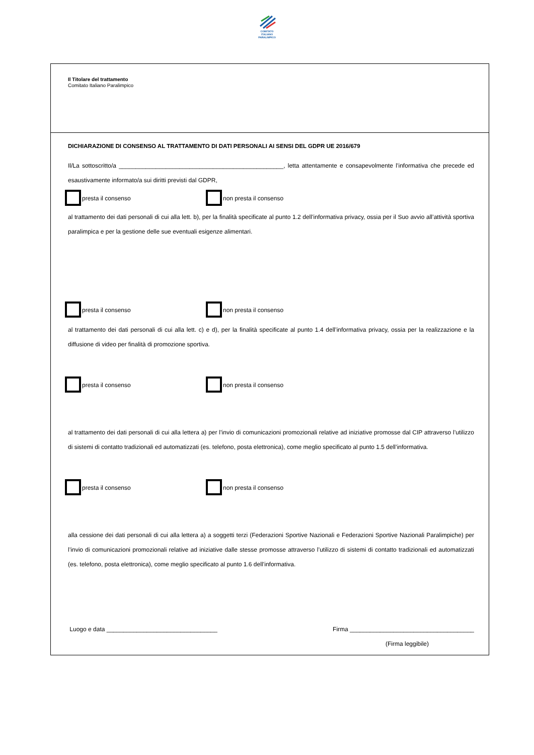COMITATO
ITALIANO
PARALIMPICO
Il Titolare del trattamento
Comitato Italiano Paralimpico
DICHIARAZIONE DI CONSENSO AL TRATTAMENTO DI DATI PERSONALI AI SENSI DEL GDPR UE 2016/679
Il/La sottoscritto/a _________________________________________________, letta attentamente e consapevolmente l’informativa che precede ed esaustivamente informato/a sui diritti previsti dal GDPR,
presta il consenso non presta il consenso
al trattamento dei dati personali di cui alla lett. b), per la finalità specificate al punto 1.2 dell’informativa privacy, ossia per il Suo avvio all’attività sportiva paralimpica e per la gestione delle sue eventuali esigenze alimentari.
presta il consenso non presta il consenso
al trattamento dei dati personali di cui alla lett. c) e d), per la finalità specificate al punto 1.4 dell’informativa privacy, ossia per la realizzazione e la diffusione di video per finalità di promozione sportiva.
presta il consenso non presta il consenso
al trattamento dei dati personali di cui alla lettera a) per l’invio di comunicazioni promozionali relative ad iniziative promosse dal CIP attraverso l’utilizzo di sistemi di contatto tradizionali ed automatizzati (es. telefono, posta elettronica), come meglio specificato al punto 1.5 dell’informativa.
presta il consenso non presta il consenso
alla cessione dei dati personali di cui alla lettera a) a soggetti terzi (Federazioni Sportive Nazionali e Federazioni Sportive Nazionali Paralimpiche) per l’invio di comunicazioni promozionali relative ad iniziative dalle stesse promosse attraverso l’utilizzo di sistemi di contatto tradizionali ed automatizzati (es. telefono, posta elettronica), come meglio specificato al punto 1.6 dell’informativa.
Luogo e data _________________________________ Firma _____________________________________
(Firma leggibile)